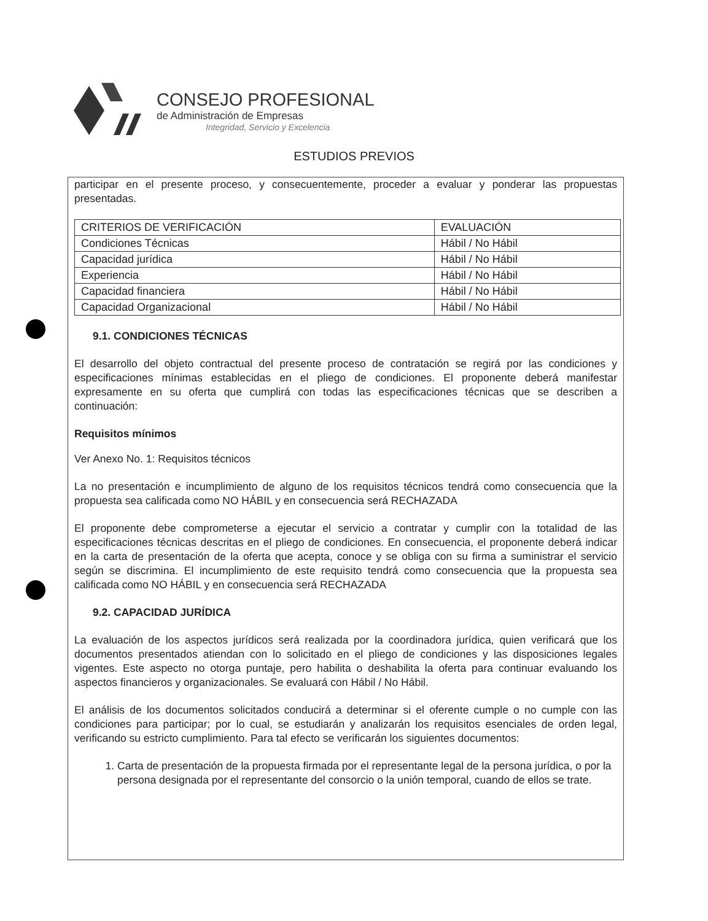CONSEJO PROFESIONAL
de Administración de Empresas
Integridad, Servicio y Excelencia
ESTUDIOS PREVIOS
participar en el presente proceso, y consecuentemente, proceder a evaluar y ponderar las propuestas presentadas.
| CRITERIOS DE VERIFICACIÓN | EVALUACIÓN |
| Condiciones Técnicas | Hábil / No Hábil |
| Capacidad jurídica | Hábil / No Hábil |
| Experiencia | Hábil / No Hábil |
| Capacidad financiera | Hábil / No Hábil |
| Capacidad Organizacional | Hábil / No Hábil |
9.1. CONDICIONES TÉCNICAS
El desarrollo del objeto contractual del presente proceso de contratación se regirá por las condiciones y especificaciones mínimas establecidas en el pliego de condiciones. El proponente deberá manifestar expresamente en su oferta que cumplirá con todas las especificaciones técnicas que se describen a continuación:
Requisitos mínimos
Ver Anexo No. 1: Requisitos técnicos
La no presentación e incumplimiento de alguno de los requisitos técnicos tendrá como consecuencia que la propuesta sea calificada como NO HÁBIL y en consecuencia será RECHAZADA
El proponente debe comprometerse a ejecutar el servicio a contratar y cumplir con la totalidad de las especificaciones técnicas descritas en el pliego de condiciones. En consecuencia, el proponente deberá indicar en la carta de presentación de la oferta que acepta, conoce y se obliga con su firma a suministrar el servicio según se discrimina. El incumplimiento de este requisito tendrá como consecuencia que la propuesta sea calificada como NO HÁBIL y en consecuencia será RECHAZADA
9.2. CAPACIDAD JURÍDICA
La evaluación de los aspectos jurídicos será realizada por la coordinadora jurídica, quien verificará que los documentos presentados atiendan con lo solicitado en el pliego de condiciones y las disposiciones legales vigentes. Este aspecto no otorga puntaje, pero habilita o deshabilita la oferta para continuar evaluando los aspectos financieros y organizacionales. Se evaluará con Hábil / No Hábil.
El análisis de los documentos solicitados conducirá a determinar si el oferente cumple o no cumple con las condiciones para participar; por lo cual, se estudiarán y analizarán los requisitos esenciales de orden legal, verificando su estricto cumplimiento. Para tal efecto se verificarán los siguientes documentos:
1. Carta de presentación de la propuesta firmada por el representante legal de la persona jurídica, o por la persona designada por el representante del consorcio o la unión temporal, cuando de ellos se trate.